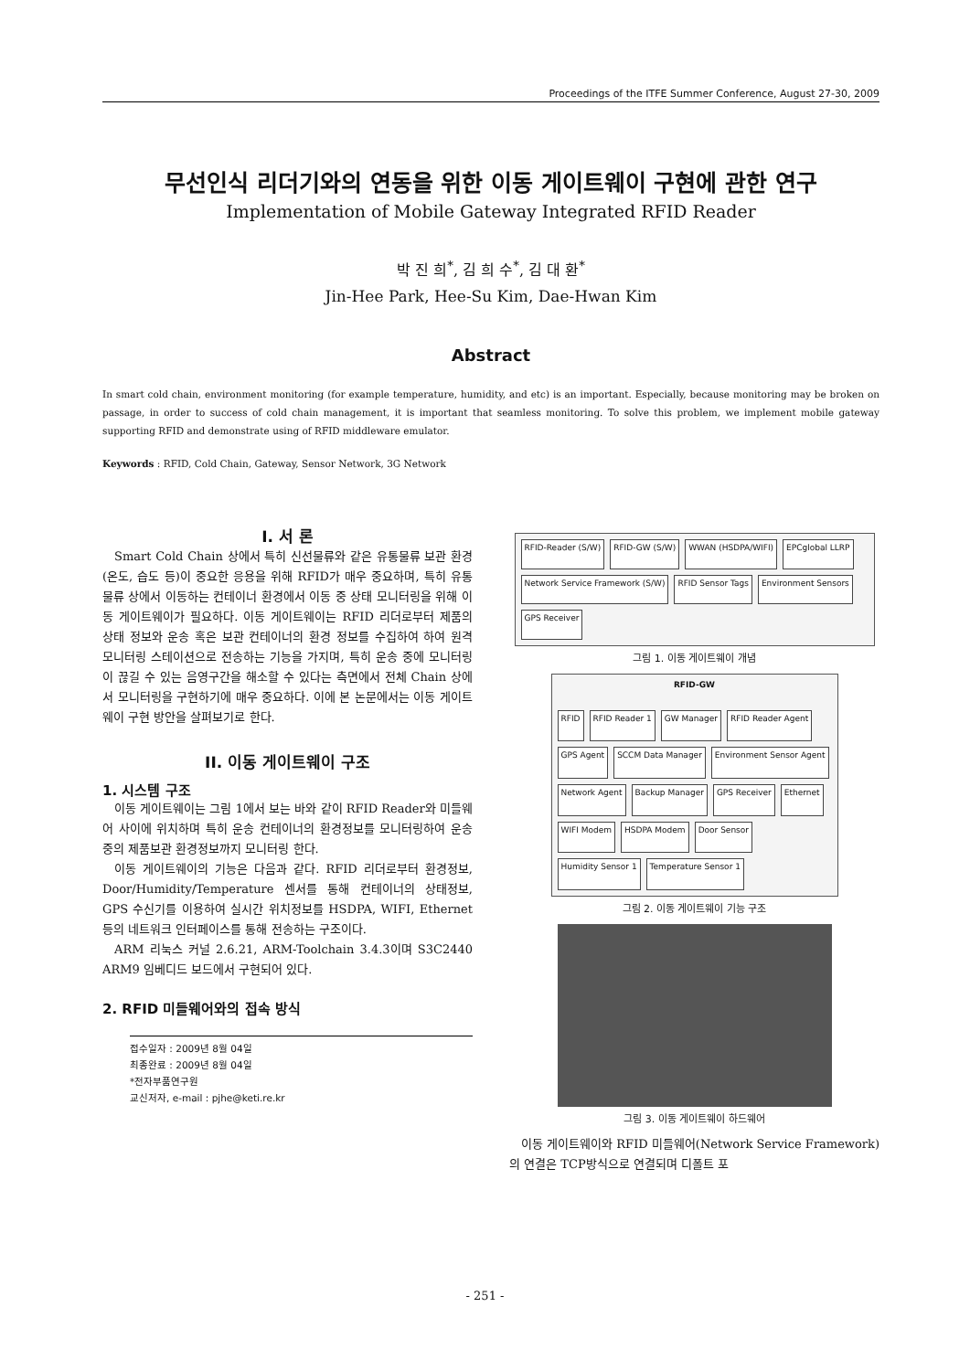Proceedings of the ITFE Summer Conference, August 27-30, 2009
무선인식 리더기와의 연동을 위한 이동 게이트웨이 구현에 관한 연구
Implementation of Mobile Gateway Integrated RFID Reader
박 진 희<sup>*</sup>, 김 희 수<sup>*</sup>, 김 대 환<sup>*</sup>
Jin-Hee Park, Hee-Su Kim, Dae-Hwan Kim
Abstract
In smart cold chain, environment monitoring (for example temperature, humidity, and etc) is an important. Especially, because monitoring may be broken on passage, in order to success of cold chain management, it is important that seamless monitoring. To solve this problem, we implement mobile gateway supporting RFID and demonstrate using of RFID middleware emulator.
Keywords : RFID, Cold Chain, Gateway, Sensor Network, 3G Network
I. 서 론
Smart Cold Chain 상에서 특히 신선물류와 같은 유통물류 보관 환경 (온도, 습도 등)이 중요한 응용을 위해 RFID가 매우 중요하며, 특히 유통물류 상에서 이동하는 컨테이너 환경에서 이동 중 상태 모니터링을 위해 이동 게이트웨이가 필요하다. 이동 게이트웨이는 RFID 리더로부터 제품의 상태 정보와 운송 혹은 보관 컨테이너의 환경 정보를 수집하여 하여 원격 모니터링 스테이션으로 전송하는 기능을 가지며, 특히 운송 중에 모니터링이 끊길 수 있는 음영구간을 해소할 수 있다는 측면에서 전체 Chain 상에서 모니터링을 구현하기에 매우 중요하다. 이에 본 논문에서는 이동 게이트웨이 구현 방안을 살펴보기로 한다.
II. 이동 게이트웨이 구조
1. 시스템 구조
이동 게이트웨이는 그림 1에서 보는 바와 같이 RFID Reader와 미들웨어 사이에 위치하며 특히 운송 컨테이너의 환경정보를 모니터링하여 운송중의 제품보관 환경정보까지 모니터링 한다.
이동 게이트웨이의 기능은 다음과 같다. RFID 리더로부터 환경정보, Door/Humidity/Temperature 센서를 통해 컨테이너의 상태정보, GPS 수신기를 이용하여 실시간 위치정보를 HSDPA, WIFI, Ethernet 등의 네트워크 인터페이스를 통해 전송하는 구조이다.
ARM 리눅스 커널 2.6.21, ARM-Toolchain 3.4.3이며 S3C2440 ARM9 임베디드 보드에서 구현되어 있다.
2. RFID 미들웨어와의 접속 방식
접수일자 : 2009년 8월 04일
최종완료 : 2009년 8월 04일
*전자부품연구원
교신저자, e-mail : pjhe@keti.re.kr
RFID-Reader (S/W) RFID-GW (S/W) WWAN (HSDPA/WIFI) EPCglobal LLRP Network Service Framework (S/W) RFID Sensor Tags Environment Sensors GPS Receiver
그림 1. 이동 게이트웨이 개념
RFID-GW RFID RFID Reader 1 GW Manager RFID Reader Agent GPS Agent SCCM Data Manager Environment Sensor Agent Network Agent Backup Manager GPS Receiver Ethernet WIFI Modem HSDPA Modem Door Sensor Humidity Sensor 1 Temperature Sensor 1
그림 2. 이동 게이트웨이 기능 구조
그림 3. 이동 게이트웨이 하드웨어
이동 게이트웨이와 RFID 미들웨어(Network Service Framework)의 연결은 TCP방식으로 연결되며 디폴트 포
- 251 -